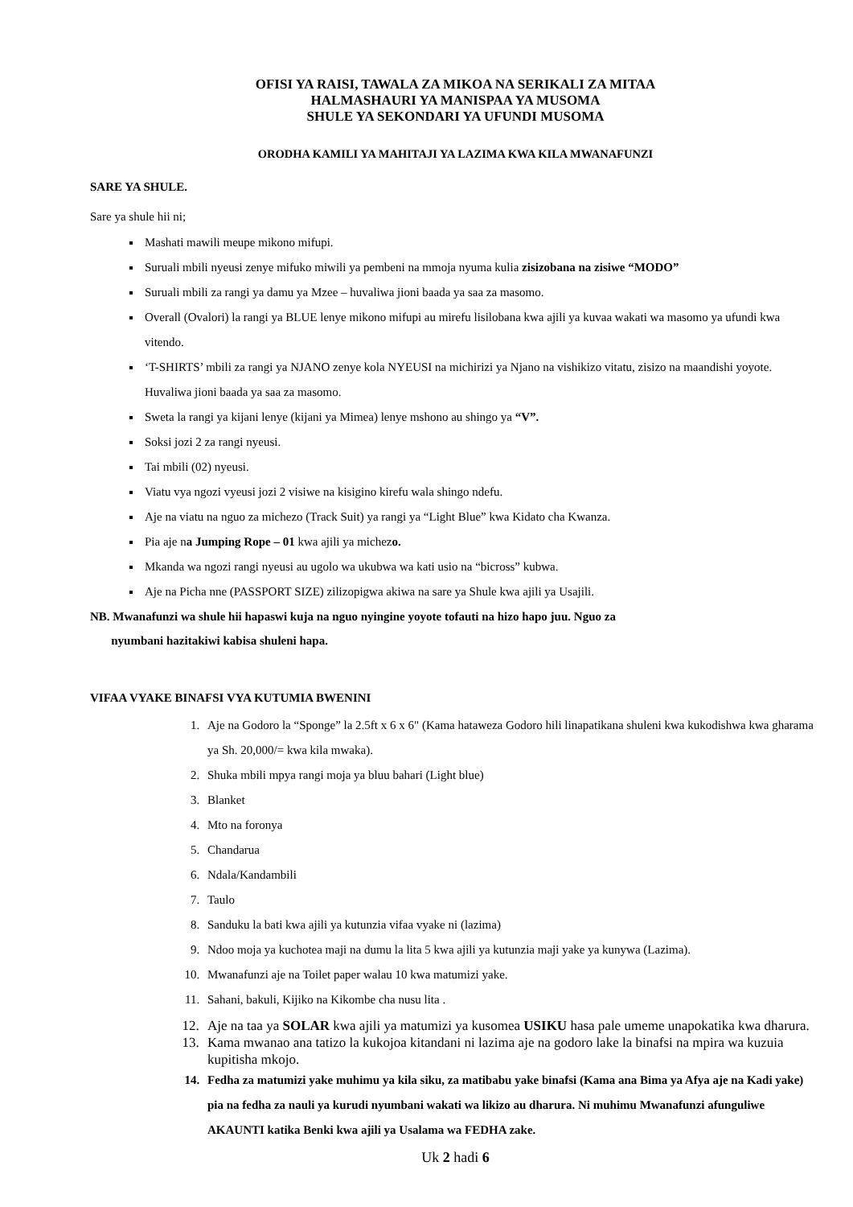OFISI YA RAISI, TAWALA ZA MIKOA NA SERIKALI ZA MITAA
HALMASHAURI YA MANISPAA YA MUSOMA
SHULE YA SEKONDARI YA UFUNDI MUSOMA
ORODHA KAMILI YA MAHITAJI YA LAZIMA KWA KILA MWANAFUNZI
SARE YA SHULE.
Sare ya shule hii ni;
Mashati mawili meupe mikono mifupi.
Suruali mbili nyeusi zenye mifuko miwili ya pembeni na mmoja nyuma kulia zisizobana na zisiwe “MODO”
Suruali mbili za rangi ya damu ya Mzee – huvaliwa jioni baada ya saa za masomo.
Overall (Ovalori) la rangi ya BLUE lenye mikono mifupi au mirefu lisilobana kwa ajili ya kuvaa wakati wa masomo ya ufundi kwa vitendo.
‘T-SHIRTS’ mbili za rangi ya NJANO zenye kola NYEUSI na michirizi ya Njano na vishikizo vitatu, zisizo na maandishi yoyote. Huvaliwa jioni baada ya saa za masomo.
Sweta la rangi ya kijani lenye (kijani ya Mimea) lenye mshono au shingo ya “V”.
Soksi jozi 2 za rangi nyeusi.
Tai mbili (02) nyeusi.
Viatu vya ngozi vyeusi jozi 2 visiwe na kisigino kirefu wala shingo ndefu.
Aje na viatu na nguo za michezo (Track Suit) ya rangi ya “Light Blue” kwa Kidato cha Kwanza.
Pia aje na Jumping Rope – 01 kwa ajili ya michezo.
Mkanda wa ngozi rangi nyeusi au ugolo wa ukubwa wa kati usio na “bicross” kubwa.
Aje na Picha nne (PASSPORT SIZE) zilizopigwa akiwa na sare ya Shule kwa ajili ya Usajili.
NB. Mwanafunzi wa shule hii hapaswi kuja na nguo nyingine yoyote tofauti na hizo hapo juu. Nguo za
nyumbani hazitakiwi kabisa shuleni hapa.
VIFAA VYAKE BINAFSI VYA KUTUMIA BWENINI
1. Aje na Godoro la “Sponge” la 2.5ft x 6 x 6" (Kama hataweza Godoro hili linapatikana shuleni kwa kukodishwa kwa gharama ya Sh. 20,000/= kwa kila mwaka).
2. Shuka mbili mpya rangi moja ya bluu bahari (Light blue)
3. Blanket
4. Mto na foronya
5. Chandarua
6. Ndala/Kandambili
7. Taulo
8. Sanduku la bati kwa ajili ya kutunzia vifaa vyake ni (lazima)
9. Ndoo moja ya kuchotea maji na dumu la lita 5 kwa ajili ya kutunzia maji yake ya kunywa (Lazima).
10. Mwanafunzi aje na Toilet paper walau 10 kwa matumizi yake.
11. Sahani, bakuli, Kijiko na Kikombe cha nusu lita .
12. Aje na taa ya SOLAR kwa ajili ya matumizi ya kusomea USIKU hasa pale umeme unapokatika kwa dharura.
13. Kama mwanao ana tatizo la kukojoa kitandani ni lazima aje na godoro lake la binafsi na mpira wa kuzuia kupitisha mkojo.
14. Fedha za matumizi yake muhimu ya kila siku, za matibabu yake binafsi (Kama ana Bima ya Afya aje na Kadi yake) pia na fedha za nauli ya kurudi nyumbani wakati wa likizo au dharura. Ni muhimu Mwanafunzi afunguliwe AKAUNTI katika Benki kwa ajili ya Usalama wa FEDHA zake.
Uk 2 hadi 6